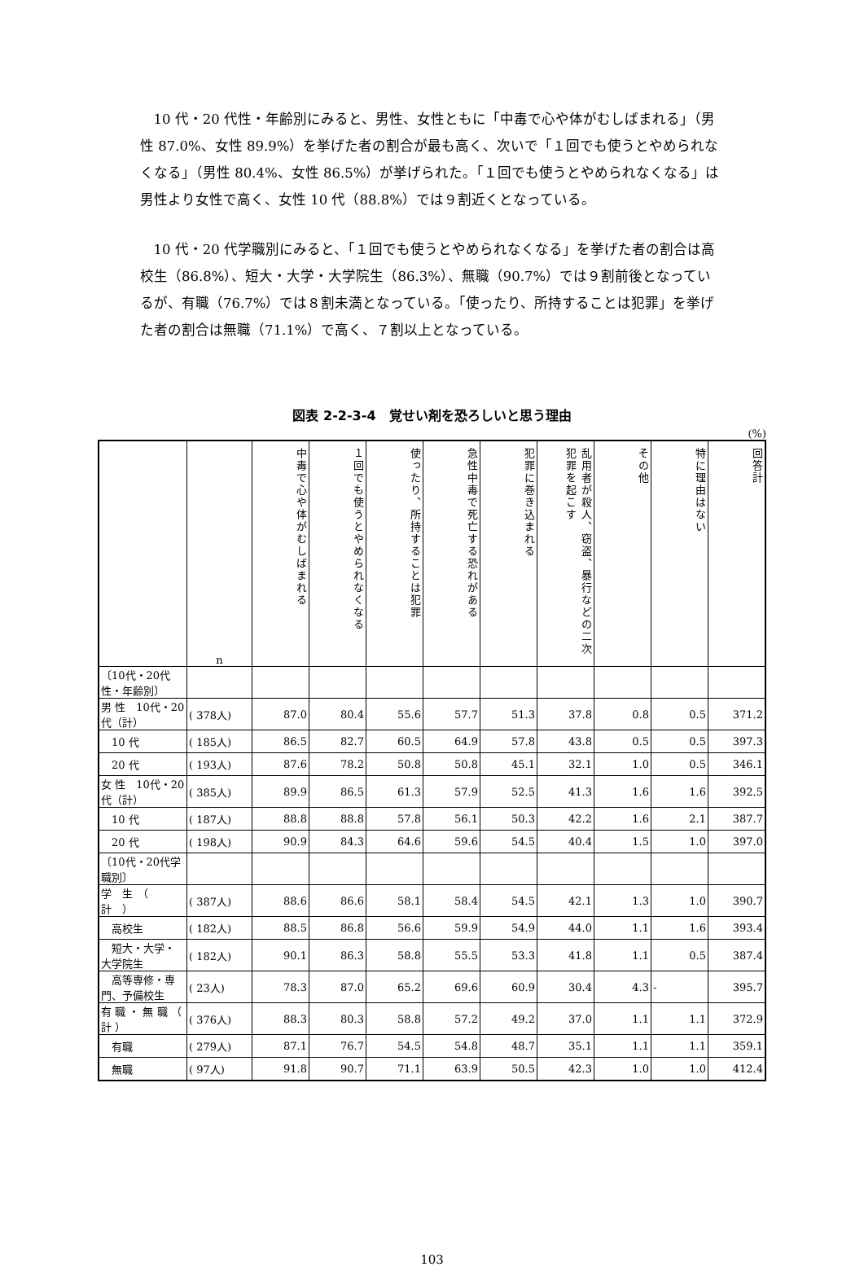10 代・20 代性・年齢別にみると、男性、女性ともに「中毒で心や体がむしばまれる」（男性 87.0%、女性 89.9%）を挙げた者の割合が最も高く、次いで「１回でも使うとやめられなくなる」（男性 80.4%、女性 86.5%）が挙げられた。「１回でも使うとやめられなくなる」は男性より女性で高く、女性 10 代（88.8%）では９割近くとなっている。
10 代・20 代学職別にみると、「１回でも使うとやめられなくなる」を挙げた者の割合は高校生（86.8%）、短大・大学・大学院生（86.3%）、無職（90.7%）では９割前後となっているが、有職（76.7%）では８割未満となっている。「使ったり、所持することは犯罪」を挙げた者の割合は無職（71.1%）で高く、７割以上となっている。
図表 2-2-3-4　覚せい剤を恐ろしいと思う理由
(%)
| | n | 中毒で心や体がむしばまれる | １回でも使うとやめられなくなる | 使ったり、所持することは犯罪 | 急性中毒で死亡する恐れがある | 犯罪に巻き込まれる | 乱用者が殺人、窃盗、暴行などの二次犯罪を起こす | その他 | 特に理由はない | 回答計 |
| --- | --- | --- | --- | --- | --- | --- | --- | --- | --- | --- |
| 〔10代・20代性・年齢別〕 | | | | | | | | | | |
| 男 性 10代・20代（計） | ( 378人) | 87.0 | 80.4 | 55.6 | 57.7 | 51.3 | 37.8 | 0.8 | 0.5 | 371.2 |
| 10 代 | ( 185人) | 86.5 | 82.7 | 60.5 | 64.9 | 57.8 | 43.8 | 0.5 | 0.5 | 397.3 |
| 20 代 | ( 193人) | 87.6 | 78.2 | 50.8 | 50.8 | 45.1 | 32.1 | 1.0 | 0.5 | 346.1 |
| 女 性 10代・20代（計） | ( 385人) | 89.9 | 86.5 | 61.3 | 57.9 | 52.5 | 41.3 | 1.6 | 1.6 | 392.5 |
| 10 代 | ( 187人) | 88.8 | 88.8 | 57.8 | 56.1 | 50.3 | 42.2 | 1.6 | 2.1 | 387.7 |
| 20 代 | ( 198人) | 90.9 | 84.3 | 64.6 | 59.6 | 54.5 | 40.4 | 1.5 | 1.0 | 397.0 |
| 〔10代・20代学職別〕 | | | | | | | | | | |
| 学 生 （ 計 ） | ( 387人) | 88.6 | 86.6 | 58.1 | 58.4 | 54.5 | 42.1 | 1.3 | 1.0 | 390.7 |
| 高校生 | ( 182人) | 88.5 | 86.8 | 56.6 | 59.9 | 54.9 | 44.0 | 1.1 | 1.6 | 393.4 |
| 短大・大学・大学院生 | ( 182人) | 90.1 | 86.3 | 58.8 | 55.5 | 53.3 | 41.8 | 1.1 | 0.5 | 387.4 |
| 高等専修・専門、予備校生 | ( 23人) | 78.3 | 87.0 | 65.2 | 69.6 | 60.9 | 30.4 | 4.3 | - | 395.7 |
| 有 職 ・ 無 職 （ 計 ） | ( 376人) | 88.3 | 80.3 | 58.8 | 57.2 | 49.2 | 37.0 | 1.1 | 1.1 | 372.9 |
| 有職 | ( 279人) | 87.1 | 76.7 | 54.5 | 54.8 | 48.7 | 35.1 | 1.1 | 1.1 | 359.1 |
| 無職 | ( 97人) | 91.8 | 90.7 | 71.1 | 63.9 | 50.5 | 42.3 | 1.0 | 1.0 | 412.4 |
103